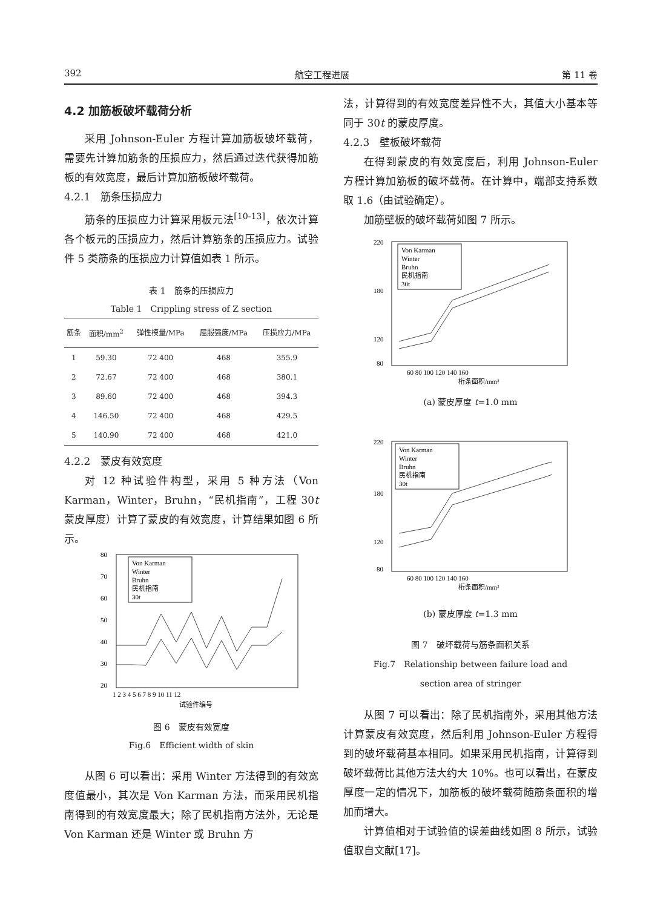392 航空工程进展 第 11 卷
4.2 加筋板破坏载荷分析
采用 Johnson-Euler 方程计算加筋板破坏载荷，需要先计算加筋条的压损应力，然后通过迭代获得加筋板的有效宽度，最后计算加筋板破坏载荷。
4.2.1　筋条压损应力
筋条的压损应力计算采用板元法<sup>[10-13]</sup>，依次计算各个板元的压损应力，然后计算筋条的压损应力。试验件 5 类筋条的压损应力计算值如表 1 所示。
表 1　筋条的压损应力
Table 1　Crippling stress of Z section
| 筋条 | 面积/mm<sup>2</sup> | 弹性模量/MPa | 屈服强度/MPa | 压损应力/MPa |
| --- | --- | --- | --- | --- |
| 1 | 59.30 | 72 400 | 468 | 355.9 |
| 2 | 72.67 | 72 400 | 468 | 380.1 |
| 3 | 89.60 | 72 400 | 468 | 394.3 |
| 4 | 146.50 | 72 400 | 468 | 429.5 |
| 5 | 140.90 | 72 400 | 468 | 421.0 |
4.2.2　蒙皮有效宽度
对 12 种试验件构型，采用 5 种方法（Von Karman，Winter，Bruhn，“民机指南”，工程 30t 蒙皮厚度）计算了蒙皮的有效宽度，计算结果如图 6 所示。
80
70
60
50
40
30
20
1 2 3 4 5 6 7 8 9 10 11 12
试验件编号
Von Karman
Winter
Bruhn
民机指南
30t
图 6　蒙皮有效宽度
Fig.6　Efficient width of skin
从图 6 可以看出：采用 Winter 方法得到的有效宽度值最小，其次是 Von Karman 方法，而采用民机指南得到的有效宽度最大；除了民机指南方法外，无论是 Von Karman 还是 Winter 或 Bruhn 方
法，计算得到的有效宽度差异性不大，其值大小基本等同于 30t 的蒙皮厚度。
4.2.3　壁板破坏载荷
在得到蒙皮的有效宽度后，利用 Johnson-Euler 方程计算加筋板的破坏载荷。在计算中，端部支持系数取 1.6（由试验确定）。
加筋壁板的破坏载荷如图 7 所示。
220
180
120
80
60 80 100 120 140 160
桁条面积/mm²
Von Karman
Winter
Bruhn
民机指南
30t
(a) 蒙皮厚度 t=1.0 mm
220
180
120
80
60 80 100 120 140 160
桁条面积/mm²
Von Karman
Winter
Bruhn
民机指南
30t
(b) 蒙皮厚度 t=1.3 mm
图 7　破坏载荷与筋条面积关系
Fig.7　Relationship between failure load and
section area of stringer
从图 7 可以看出：除了民机指南外，采用其他方法计算蒙皮有效宽度，然后利用 Johnson-Euler 方程得到的破坏载荷基本相同。如果采用民机指南，计算得到破坏载荷比其他方法大约大 10%。也可以看出，在蒙皮厚度一定的情况下，加筋板的破坏载荷随筋条面积的增加而增大。
计算值相对于试验值的误差曲线如图 8 所示，试验值取自文献[17]。